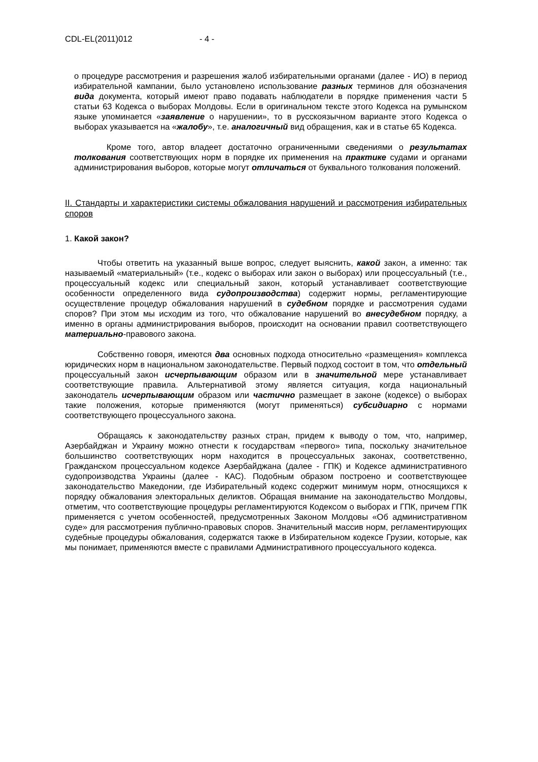CDL-EL(2011)012 - 4 -
о процедуре рассмотрения и разрешения жалоб избирательными органами (далее - ИО) в период избирательной кампании, было установлено использование разных терминов для обозначения вида документа, который имеют право подавать наблюдатели в порядке применения части 5 статьи 63 Кодекса о выборах Молдовы. Если в оригинальном тексте этого Кодекса на румынском языке упоминается «заявление о нарушении», то в русскоязычном варианте этого Кодекса о выборах указывается на «жалобу», т.е. аналогичный вид обращения, как и в статье 65 Кодекса.
Кроме того, автор владеет достаточно ограниченными сведениями о результатах толкования соответствующих норм в порядке их применения на практике судами и органами администрирования выборов, которые могут отличаться от буквального толкования положений.
II. Стандарты и характеристики системы обжалования нарушений и рассмотрения избирательных споров
1. Какой закон?
Чтобы ответить на указанный выше вопрос, следует выяснить, какой закон, а именно: так называемый «материальный» (т.е., кодекс о выборах или закон о выборах) или процессуальный (т.е., процессуальный кодекс или специальный закон, который устанавливает соответствующие особенности определенного вида судопроизводства) содержит нормы, регламентирующие осуществление процедур обжалования нарушений в судебном порядке и рассмотрения судами споров? При этом мы исходим из того, что обжалование нарушений во внесудебном порядку, а именно в органы администрирования выборов, происходит на основании правил соответствующего материально-правового закона.
Собственно говоря, имеются два основных подхода относительно «размещения» комплекса юридических норм в национальном законодательстве. Первый подход состоит в том, что отдельный процессуальный закон исчерпывающим образом или в значительной мере устанавливает соответствующие правила. Альтернативой этому является ситуация, когда национальный законодатель исчерпывающим образом или частично размещает в законе (кодексе) о выборах такие положения, которые применяются (могут применяться) субсидиарно с нормами соответствующего процессуального закона.
Обращаясь к законодательству разных стран, придем к выводу о том, что, например, Азербайджан и Украину можно отнести к государствам «первого» типа, поскольку значительное большинство соответствующих норм находится в процессуальных законах, соответственно, Гражданском процессуальном кодексе Азербайджана (далее - ГПК) и Кодексе административного судопроизводства Украины (далее - КАС). Подобным образом построено и соответствующее законодательство Македонии, где Избирательный кодекс содержит минимум норм, относящихся к порядку обжалования электоральных деликтов. Обращая внимание на законодательство Молдовы, отметим, что соответствующие процедуры регламентируются Кодексом о выборах и ГПК, причем ГПК применяется с учетом особенностей, предусмотренных Законом Молдовы «Об административном суде» для рассмотрения публично-правовых споров. Значительный массив норм, регламентирующих судебные процедуры обжалования, содержатся также в Избирательном кодексе Грузии, которые, как мы понимает, применяются вместе с правилами Административного процессуального кодекса.